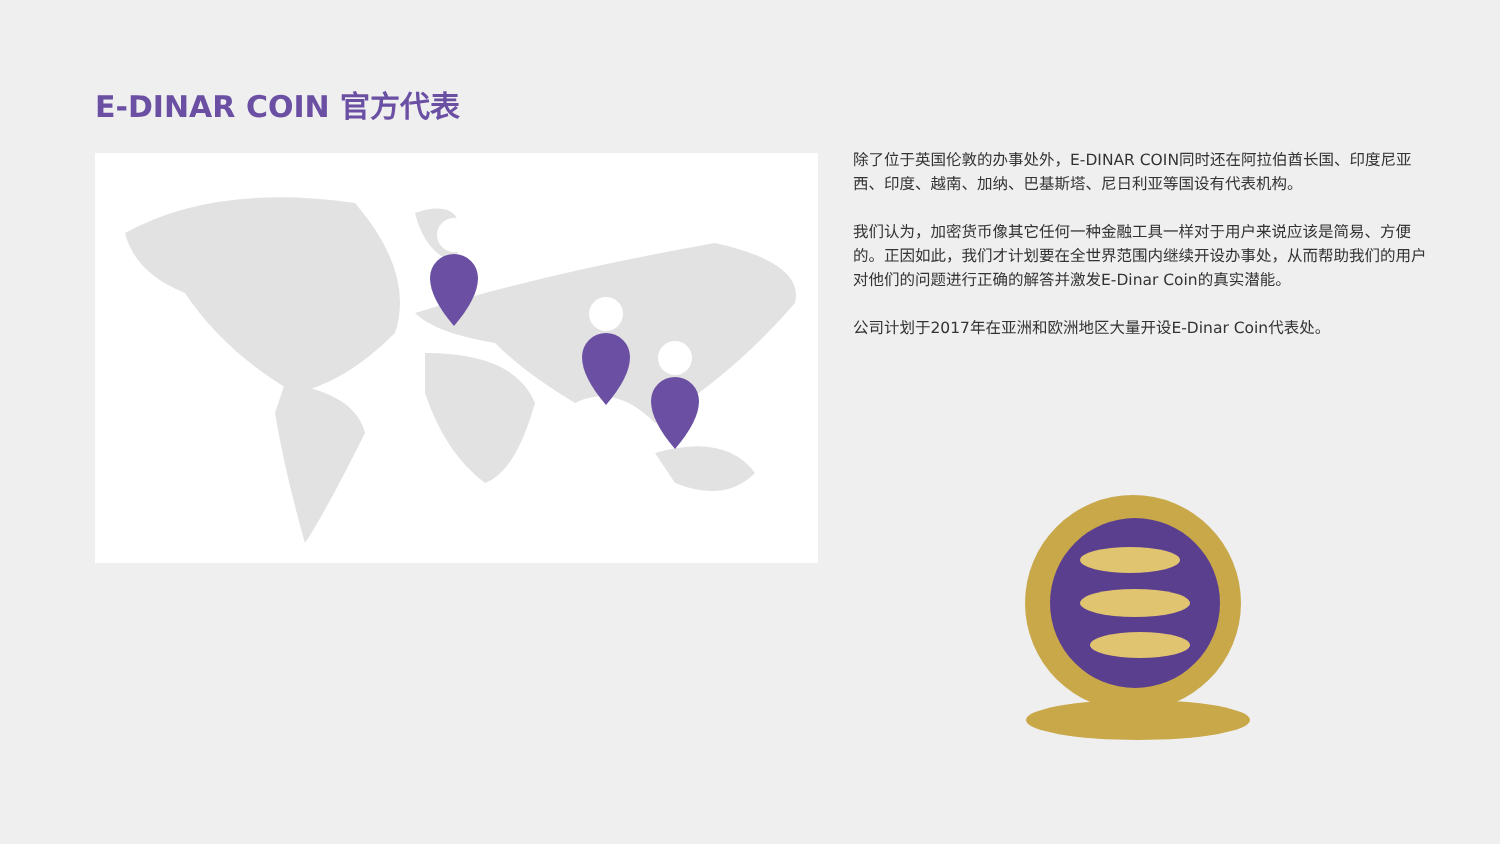E-DINAR COIN 官方代表
除了位于英国伦敦的办事处外，E-DINAR COIN同时还在阿拉伯酋长国、印度尼亚西、印度、越南、加纳、巴基斯塔、尼日利亚等国设有代表机构。
我们认为，加密货币像其它任何一种金融工具一样对于用户来说应该是简易、方便的。正因如此，我们才计划要在全世界范围内继续开设办事处，从而帮助我们的用户对他们的问题进行正确的解答并激发E-Dinar Coin的真实潜能。
公司计划于2017年在亚洲和欧洲地区大量开设E-Dinar Coin代表处。